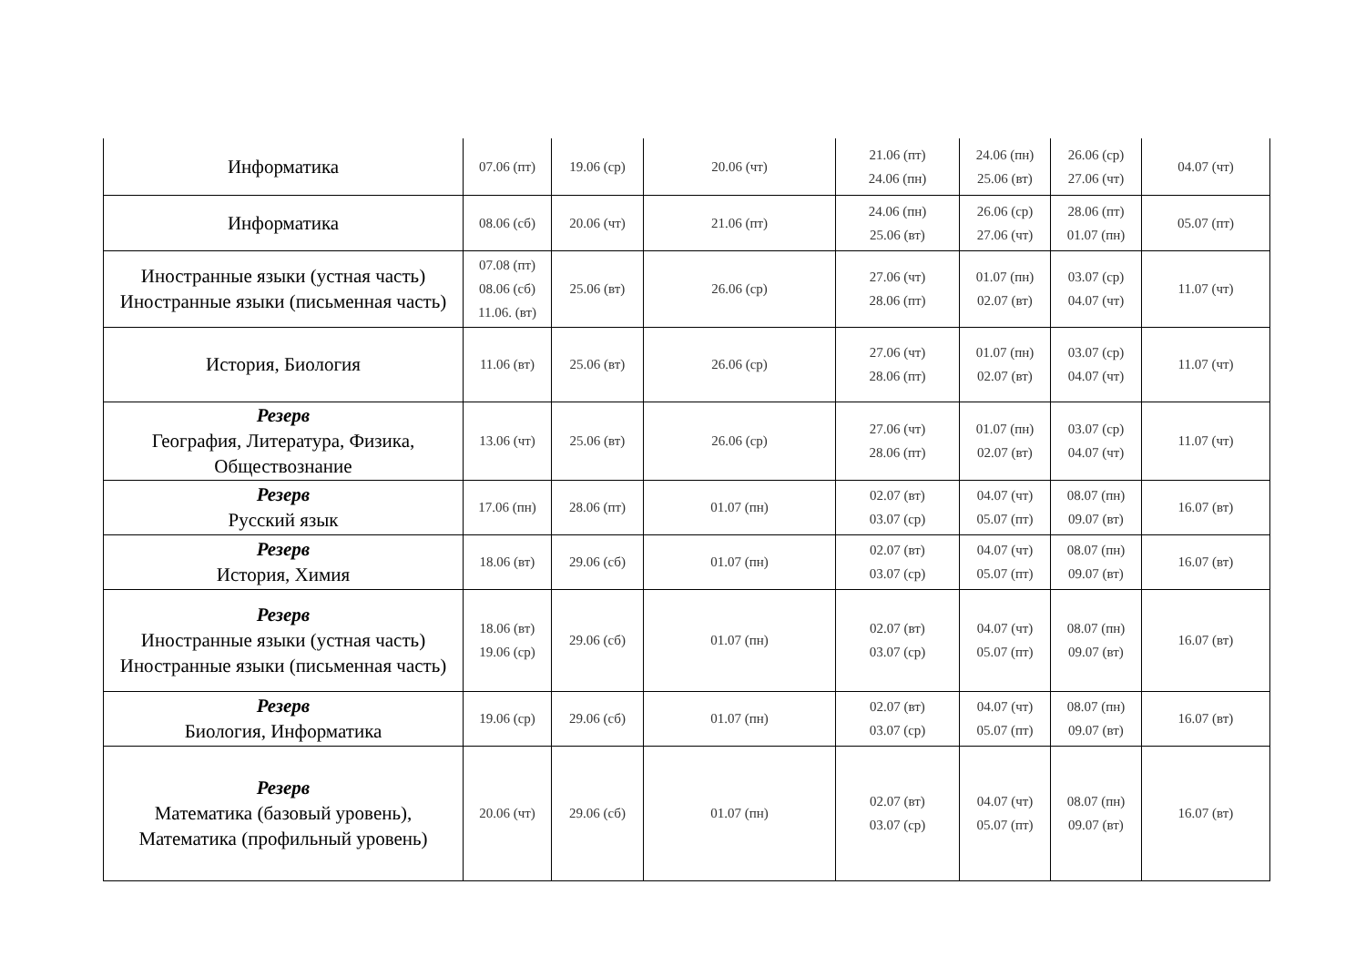| Информатика | 07.06 (пт) | 19.06 (ср) | 20.06 (чт) | 21.06 (пт) 24.06 (пн) | 24.06 (пн) 25.06 (вт) | 26.06 (ср) 27.06 (чт) | 04.07 (чт) |
| Информатика | 08.06 (сб) | 20.06 (чт) | 21.06 (пт) | 24.06 (пн) 25.06 (вт) | 26.06 (ср) 27.06 (чт) | 28.06 (пт) 01.07 (пн) | 05.07 (пт) |
| Иностранные языки (устная часть) Иностранные языки (письменная часть) | 07.08 (пт) 08.06 (сб) 11.06. (вт) | 25.06 (вт) | 26.06 (ср) | 27.06 (чт) 28.06 (пт) | 01.07 (пн) 02.07 (вт) | 03.07 (ср) 04.07 (чт) | 11.07 (чт) |
| История, Биология | 11.06 (вт) | 25.06 (вт) | 26.06 (ср) | 27.06 (чт) 28.06 (пт) | 01.07 (пн) 02.07 (вт) | 03.07 (ср) 04.07 (чт) | 11.07 (чт) |
| Резерв География, Литература, Физика, Обществознание | 13.06 (чт) | 25.06 (вт) | 26.06 (ср) | 27.06 (чт) 28.06 (пт) | 01.07 (пн) 02.07 (вт) | 03.07 (ср) 04.07 (чт) | 11.07 (чт) |
| Резерв Русский язык | 17.06 (пн) | 28.06 (пт) | 01.07 (пн) | 02.07 (вт) 03.07 (ср) | 04.07 (чт) 05.07 (пт) | 08.07 (пн) 09.07 (вт) | 16.07 (вт) |
| Резерв История, Химия | 18.06 (вт) | 29.06 (сб) | 01.07 (пн) | 02.07 (вт) 03.07 (ср) | 04.07 (чт) 05.07 (пт) | 08.07 (пн) 09.07 (вт) | 16.07 (вт) |
| Резерв Иностранные языки (устная часть) Иностранные языки (письменная часть) | 18.06 (вт) 19.06 (ср) | 29.06 (сб) | 01.07 (пн) | 02.07 (вт) 03.07 (ср) | 04.07 (чт) 05.07 (пт) | 08.07 (пн) 09.07 (вт) | 16.07 (вт) |
| Резерв Биология, Информатика | 19.06 (ср) | 29.06 (сб) | 01.07 (пн) | 02.07 (вт) 03.07 (ср) | 04.07 (чт) 05.07 (пт) | 08.07 (пн) 09.07 (вт) | 16.07 (вт) |
| Резерв Математика (базовый уровень), Математика (профильный уровень) | 20.06 (чт) | 29.06 (сб) | 01.07 (пн) | 02.07 (вт) 03.07 (ср) | 04.07 (чт) 05.07 (пт) | 08.07 (пн) 09.07 (вт) | 16.07 (вт) |